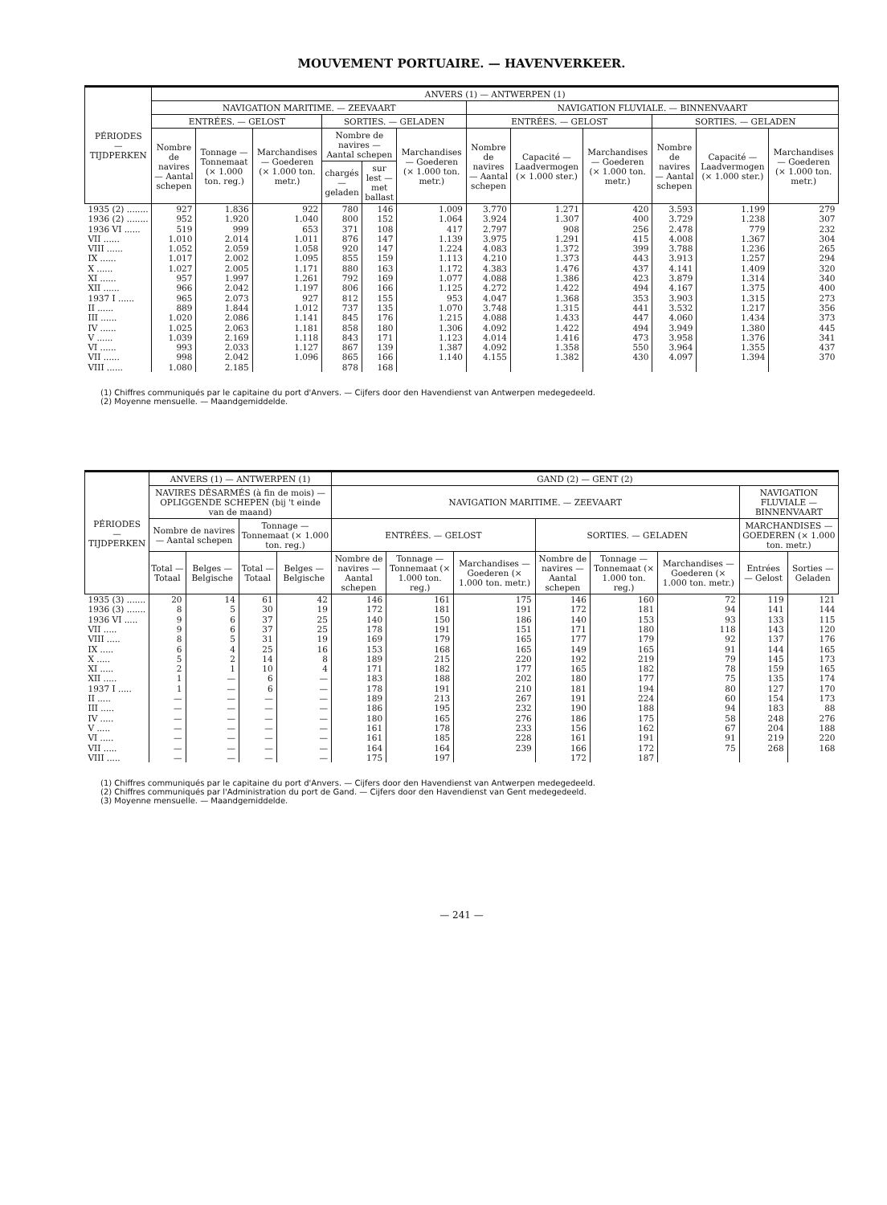MOUVEMENT PORTUAIRE. — HAVENVERKEER.
| PÉRIODES — TIJDPERKEN | ANVERS (1) — ANTWERPEN (1) | | | | | | | | | | | |
| --- | --- | --- | --- | --- | --- | --- | --- | --- | --- | --- | --- | --- |
| | NAVIGATION MARITIME. — ZEEVAART | | | | | | NAVIGATION FLUVIALE. — BINNENVAART | | | | | |
| | ENTRÉES. — GELOST | | | SORTIES. — GELADEN | | | ENTRÉES. — GELOST | | | SORTIES. — GELADEN | | |
| | Nombre de navires — Aantal schepen | Tonnage — Tonnemaat (× 1.000 ton. reg.) | Marchandises — Goederen (× 1.000 ton. metr.) | Nombre de navires — Aantal schepen | | Marchandises — Goederen (× 1.000 ton. metr.) | Nombre de navires — Aantal schepen | Capacité — Laadvermogen (× 1.000 ster.) | Marchandises — Goederen (× 1.000 ton. metr.) | Nombre de navires — Aantal schepen | Capacité — Laadvermogen (× 1.000 ster.) | Marchandises — Goederen (× 1.000 ton. metr.) |
| | | | | chargés — geladen | sur lest — met ballast | | | | | | | |
| 1935 (2) ........ | 927 | 1.836 | 922 | 780 | 146 | 1.009 | 3.770 | 1.271 | 420 | 3.593 | 1.199 | 279 |
| 1936 (2) ........ | 952 | 1.920 | 1.040 | 800 | 152 | 1.064 | 3.924 | 1.307 | 400 | 3.729 | 1.238 | 307 |
| 1936 VI ...... | 519 | 999 | 653 | 371 | 108 | 417 | 2.797 | 908 | 256 | 2.478 | 779 | 232 |
| VII ...... | 1.010 | 2.014 | 1.011 | 876 | 147 | 1.139 | 3.975 | 1.291 | 415 | 4.008 | 1.367 | 304 |
| VIII ...... | 1.052 | 2.059 | 1.058 | 920 | 147 | 1.224 | 4.083 | 1.372 | 399 | 3.788 | 1.236 | 265 |
| IX ...... | 1.017 | 2.002 | 1.095 | 855 | 159 | 1.113 | 4.210 | 1.373 | 443 | 3.913 | 1.257 | 294 |
| X ...... | 1.027 | 2.005 | 1.171 | 880 | 163 | 1.172 | 4.383 | 1.476 | 437 | 4.141 | 1.409 | 320 |
| XI ...... | 957 | 1.997 | 1.261 | 792 | 169 | 1.077 | 4.088 | 1.386 | 423 | 3.879 | 1.314 | 340 |
| XII ...... | 966 | 2.042 | 1.197 | 806 | 166 | 1.125 | 4.272 | 1.422 | 494 | 4.167 | 1.375 | 400 |
| 1937 I ...... | 965 | 2.073 | 927 | 812 | 155 | 953 | 4.047 | 1.368 | 353 | 3.903 | 1.315 | 273 |
| II ...... | 889 | 1.844 | 1.012 | 737 | 135 | 1.070 | 3.748 | 1.315 | 441 | 3.532 | 1.217 | 356 |
| III ...... | 1.020 | 2.086 | 1.141 | 845 | 176 | 1.215 | 4.088 | 1.433 | 447 | 4.060 | 1.434 | 373 |
| IV ...... | 1.025 | 2.063 | 1.181 | 858 | 180 | 1.306 | 4.092 | 1.422 | 494 | 3.949 | 1.380 | 445 |
| V ...... | 1.039 | 2.169 | 1.118 | 843 | 171 | 1.123 | 4.014 | 1.416 | 473 | 3.958 | 1.376 | 341 |
| VI ...... | 993 | 2.033 | 1.127 | 867 | 139 | 1.387 | 4.092 | 1.358 | 550 | 3.964 | 1.355 | 437 |
| VII ...... | 998 | 2.042 | 1.096 | 865 | 166 | 1.140 | 4.155 | 1.382 | 430 | 4.097 | 1.394 | 370 |
| VIII ...... | 1.080 | 2.185 | | 878 | 168 | | | | | | | |
(1) Chiffres communiqués par le capitaine du port d'Anvers. — Cijfers door den Havendienst van Antwerpen medegedeeld.
(2) Moyenne mensuelle. — Maandgemiddelde.
| PÉRIODES — TIJDPERKEN | ANVERS (1) — ANTWERPEN (1) | | | | GAND (2) — GENT (2) | | | | | | | |
| --- | --- | --- | --- | --- | --- | --- | --- | --- | --- | --- | --- | --- |
| | NAVIRES DÉSARMÉS (à fin de mois) — OPLIGGENDE SCHEPEN (bij 't einde van de maand) | | | | NAVIGATION MARITIME. — ZEEVAART | | | | | | NAVIGATION FLUVIALE — BINNENVAART | |
| | Nombre de navires — Aantal schepen | | Tonnage — Tonnemaat (× 1.000 ton. reg.) | | | | | | | | MARCHANDISES — GOEDEREN (× 1.000 ton. metr.) | |
| | | | | | ENTRÉES. — GELOST | | | SORTIES. — GELADEN | | | | |
| | Total — Totaal | Belges — Belgische | Total — Totaal | Belges — Belgische | Nombre de navires — Aantal schepen | Tonnage — Tonnemaat (× 1.000 ton. reg.) | Marchandises — Goederen (× 1.000 ton. metr.) | Nombre de navires — Aantal schepen | Tonnage — Tonnemaat (× 1.000 ton. reg.) | Marchandises — Goederen (× 1.000 ton. metr.) | Entrées — Gelost | Sorties — Geladen |
| 1935 (3) ....... | 20 | 14 | 61 | 42 | 146 | 161 | 175 | 146 | 160 | 72 | 119 | 121 |
| 1936 (3) ....... | 8 | 5 | 30 | 19 | 172 | 181 | 191 | 172 | 181 | 94 | 141 | 144 |
| 1936 VI ..... | 9 | 6 | 37 | 25 | 140 | 150 | 186 | 140 | 153 | 93 | 133 | 115 |
| VII ..... | 9 | 6 | 37 | 25 | 178 | 191 | 151 | 171 | 180 | 118 | 143 | 120 |
| VIII ..... | 8 | 5 | 31 | 19 | 169 | 179 | 165 | 177 | 179 | 92 | 137 | 176 |
| IX ..... | 6 | 4 | 25 | 16 | 153 | 168 | 165 | 149 | 165 | 91 | 144 | 165 |
| X ..... | 5 | 2 | 14 | 8 | 189 | 215 | 220 | 192 | 219 | 79 | 145 | 173 |
| XI ..... | 2 | 1 | 10 | 4 | 171 | 182 | 177 | 165 | 182 | 78 | 159 | 165 |
| XII ..... | 1 | — | 6 | — | 183 | 188 | 202 | 180 | 177 | 75 | 135 | 174 |
| 1937 I ..... | 1 | — | 6 | — | 178 | 191 | 210 | 181 | 194 | 80 | 127 | 170 |
| II ..... | — | — | — | — | 189 | 213 | 267 | 191 | 224 | 60 | 154 | 173 |
| III ..... | — | — | — | — | 186 | 195 | 232 | 190 | 188 | 94 | 183 | 88 |
| IV ..... | — | — | — | — | 180 | 165 | 276 | 186 | 175 | 58 | 248 | 276 |
| V ..... | — | — | — | — | 161 | 178 | 233 | 156 | 162 | 67 | 204 | 188 |
| VI ..... | — | — | — | — | 161 | 185 | 228 | 161 | 191 | 91 | 219 | 220 |
| VII ..... | — | — | — | — | 164 | 164 | 239 | 166 | 172 | 75 | 268 | 168 |
| VIII ..... | — | — | — | — | 175 | 197 | | 172 | 187 | | | |
(1) Chiffres communiqués par le capitaine du port d'Anvers. — Cijfers door den Havendienst van Antwerpen medegedeeld.
(2) Chiffres communiqués par l'Administration du port de Gand. — Cijfers door den Havendienst van Gent medegedeeld.
(3) Moyenne mensuelle. — Maandgemiddelde.
— 241 —